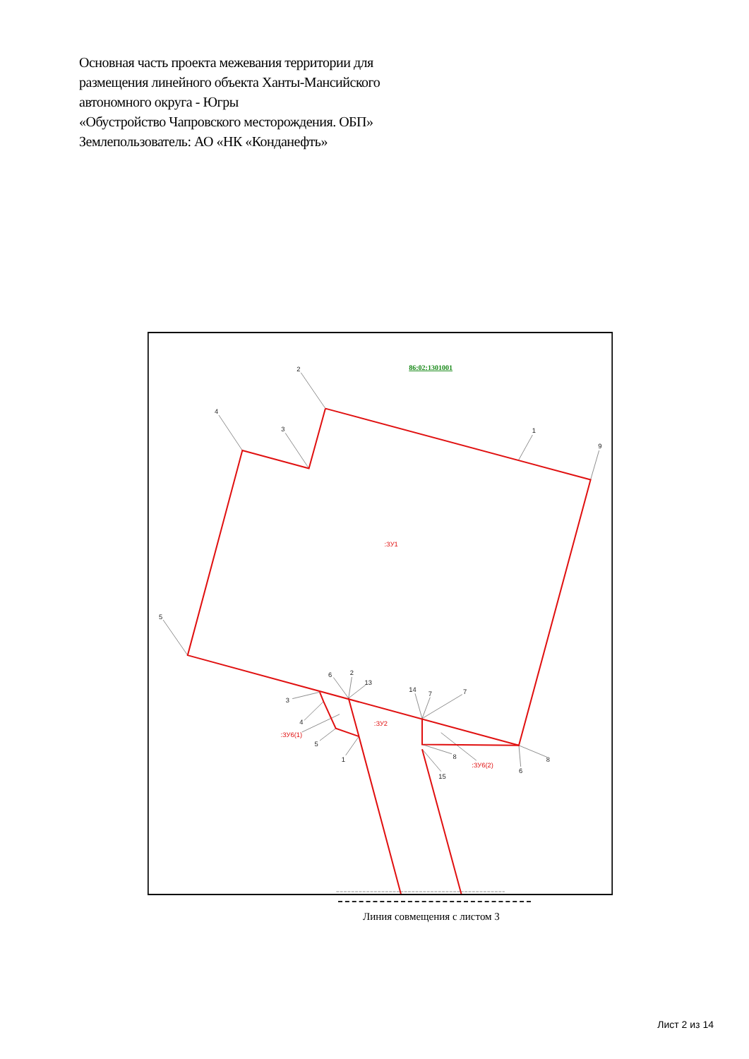Основная часть проекта межевания территории для
размещения линейного объекта Ханты-Мансийского
автономного округа - Югры
«Обустройство Чапровского месторождения. ОБП»
Землепользователь: АО «НК «Конданефть»
2
4
3
1
9
5
6
2
13
3
4
5
1
14
7
7
8
15
6
8
86:02:1301001
:ЗУ1
:ЗУ2
:ЗУ6(1)
:ЗУ6(2)
Линия совмещения с листом 3
Лист 2 из 14